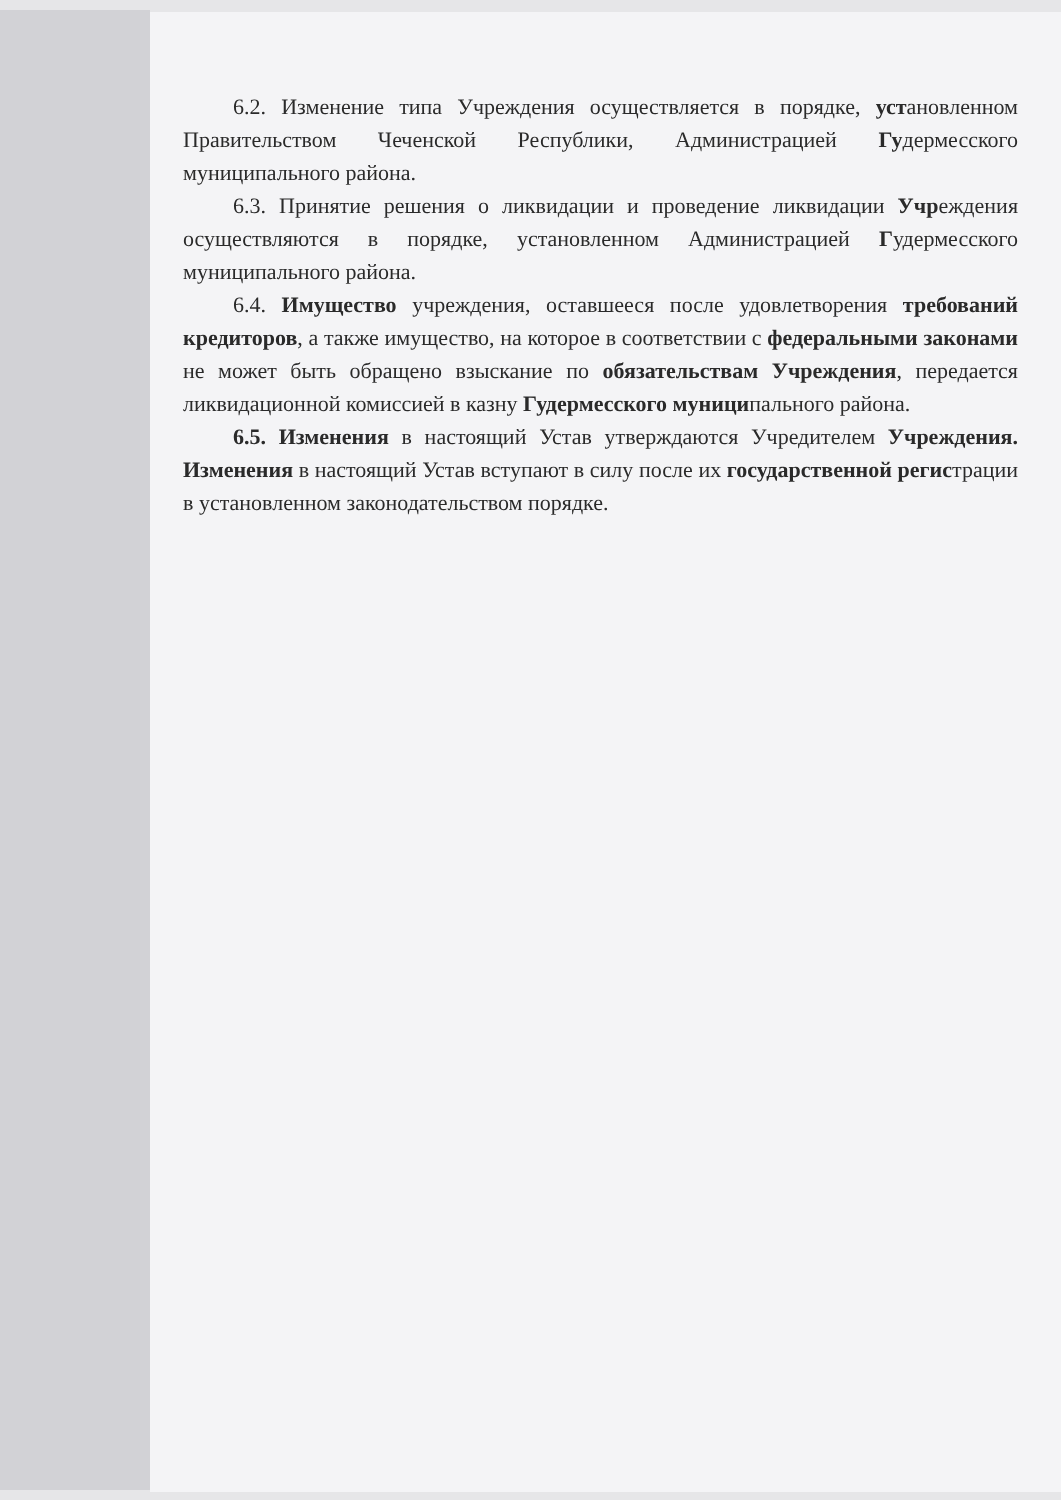6.2. Изменение типа Учреждения осуществляется в порядке, установленном Правительством Чеченской Республики, Администрацией Гудермесского муниципального района.
6.3. Принятие решения о ликвидации и проведение ликвидации Учреждения осуществляются в порядке, установленном Администрацией Гудермесского муниципального района.
6.4. Имущество учреждения, оставшееся после удовлетворения требований кредиторов, а также имущество, на которое в соответствии с федеральными законами не может быть обращено взыскание по обязательствам Учреждения, передается ликвидационной комиссией в казну Гудермесского муниципального района.
6.5. Изменения в настоящий Устав утверждаются Учредителем Учреждения. Изменения в настоящий Устав вступают в силу после их государственной регистрации в установленном законодательством порядке.